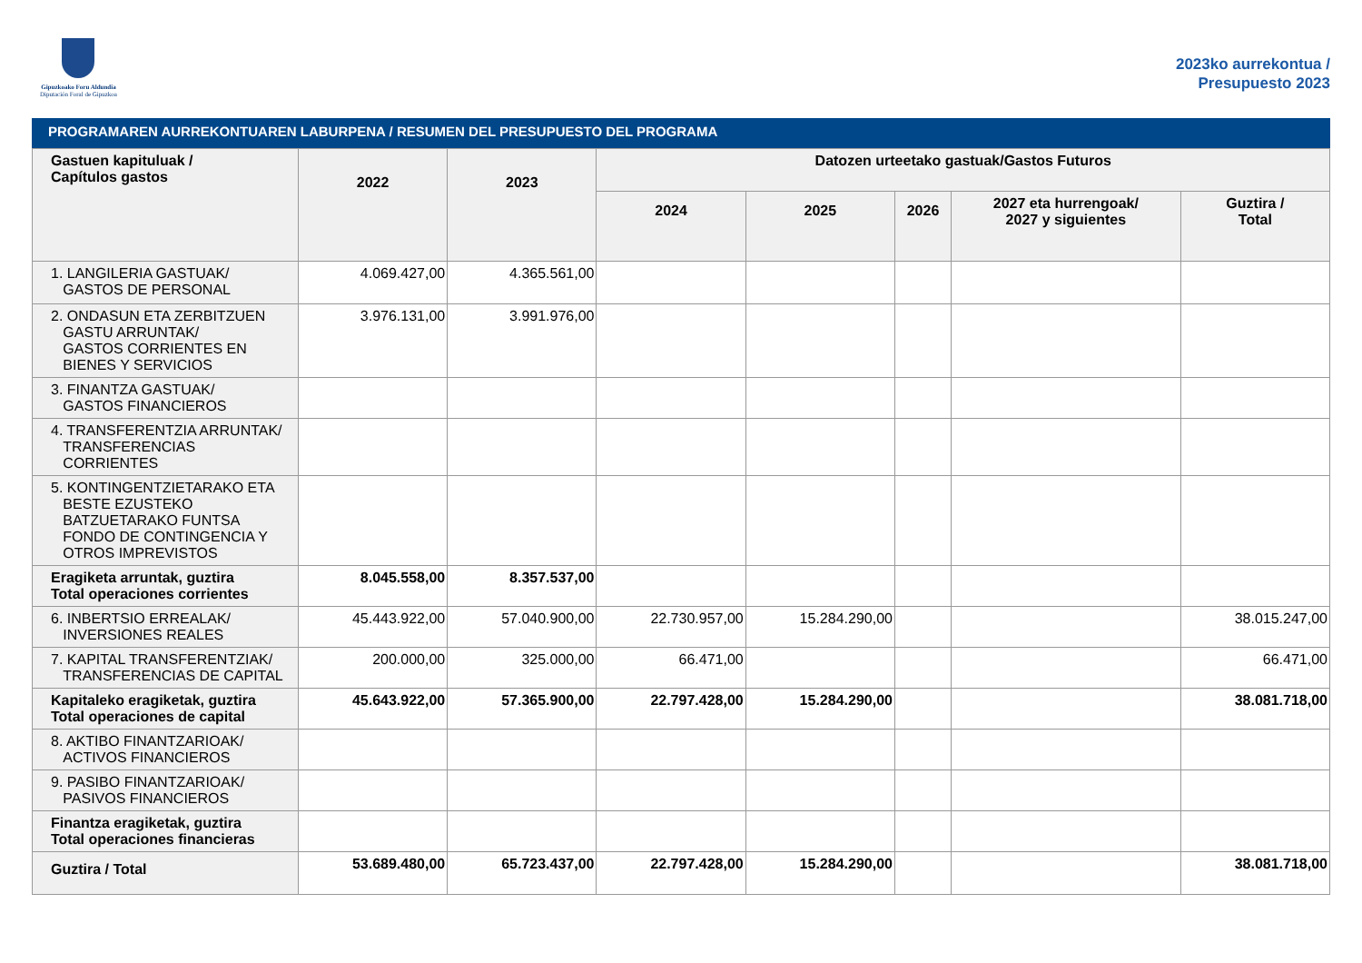Gipuzkoako Foru Aldundia
Diputación Foral de Gipuzkoa
2023ko aurrekontua /
Presupuesto 2023
PROGRAMAREN AURREKONTUAREN LABURPENA / RESUMEN DEL PRESUPUESTO DEL PROGRAMA
| Gastuen kapituluak / Capítulos gastos | 2022 | 2023 | Datozen urteetako gastuak/Gastos Futuros | | | | |
| --- | --- | --- | --- | --- | --- | --- | --- |
| | | | 2024 | 2025 | 2026 | 2027 eta hurrengoak/ 2027 y siguientes | Guztira / Total |
| 1. LANGILERIA GASTUAK/ GASTOS DE PERSONAL | 4.069.427,00 | 4.365.561,00 | | | | | |
| 2. ONDASUN ETA ZERBITZUEN GASTU ARRUNTAK/ GASTOS CORRIENTES EN BIENES Y SERVICIOS | 3.976.131,00 | 3.991.976,00 | | | | | |
| 3. FINANTZA GASTUAK/ GASTOS FINANCIEROS | | | | | | | |
| 4. TRANSFERENTZIA ARRUNTAK/ TRANSFERENCIAS CORRIENTES | | | | | | | |
| 5. KONTINGENTZIETARAKO ETA BESTE EZUSTEKO BATZUETARAKO FUNTSA FONDO DE CONTINGENCIA Y OTROS IMPREVISTOS | | | | | | | |
| Eragiketa arruntak, guztira Total operaciones corrientes | 8.045.558,00 | 8.357.537,00 | | | | | |
| 6. INBERTSIO ERREALAK/ INVERSIONES REALES | 45.443.922,00 | 57.040.900,00 | 22.730.957,00 | 15.284.290,00 | | | 38.015.247,00 |
| 7. KAPITAL TRANSFERENTZIAK/ TRANSFERENCIAS DE CAPITAL | 200.000,00 | 325.000,00 | 66.471,00 | | | | 66.471,00 |
| Kapitaleko eragiketak, guztira Total operaciones de capital | 45.643.922,00 | 57.365.900,00 | 22.797.428,00 | 15.284.290,00 | | | 38.081.718,00 |
| 8. AKTIBO FINANTZARIOAK/ ACTIVOS FINANCIEROS | | | | | | | |
| 9. PASIBO FINANTZARIOAK/ PASIVOS FINANCIEROS | | | | | | | |
| Finantza eragiketak, guztira Total operaciones financieras | | | | | | | |
| Guztira / Total | 53.689.480,00 | 65.723.437,00 | 22.797.428,00 | 15.284.290,00 | | | 38.081.718,00 |